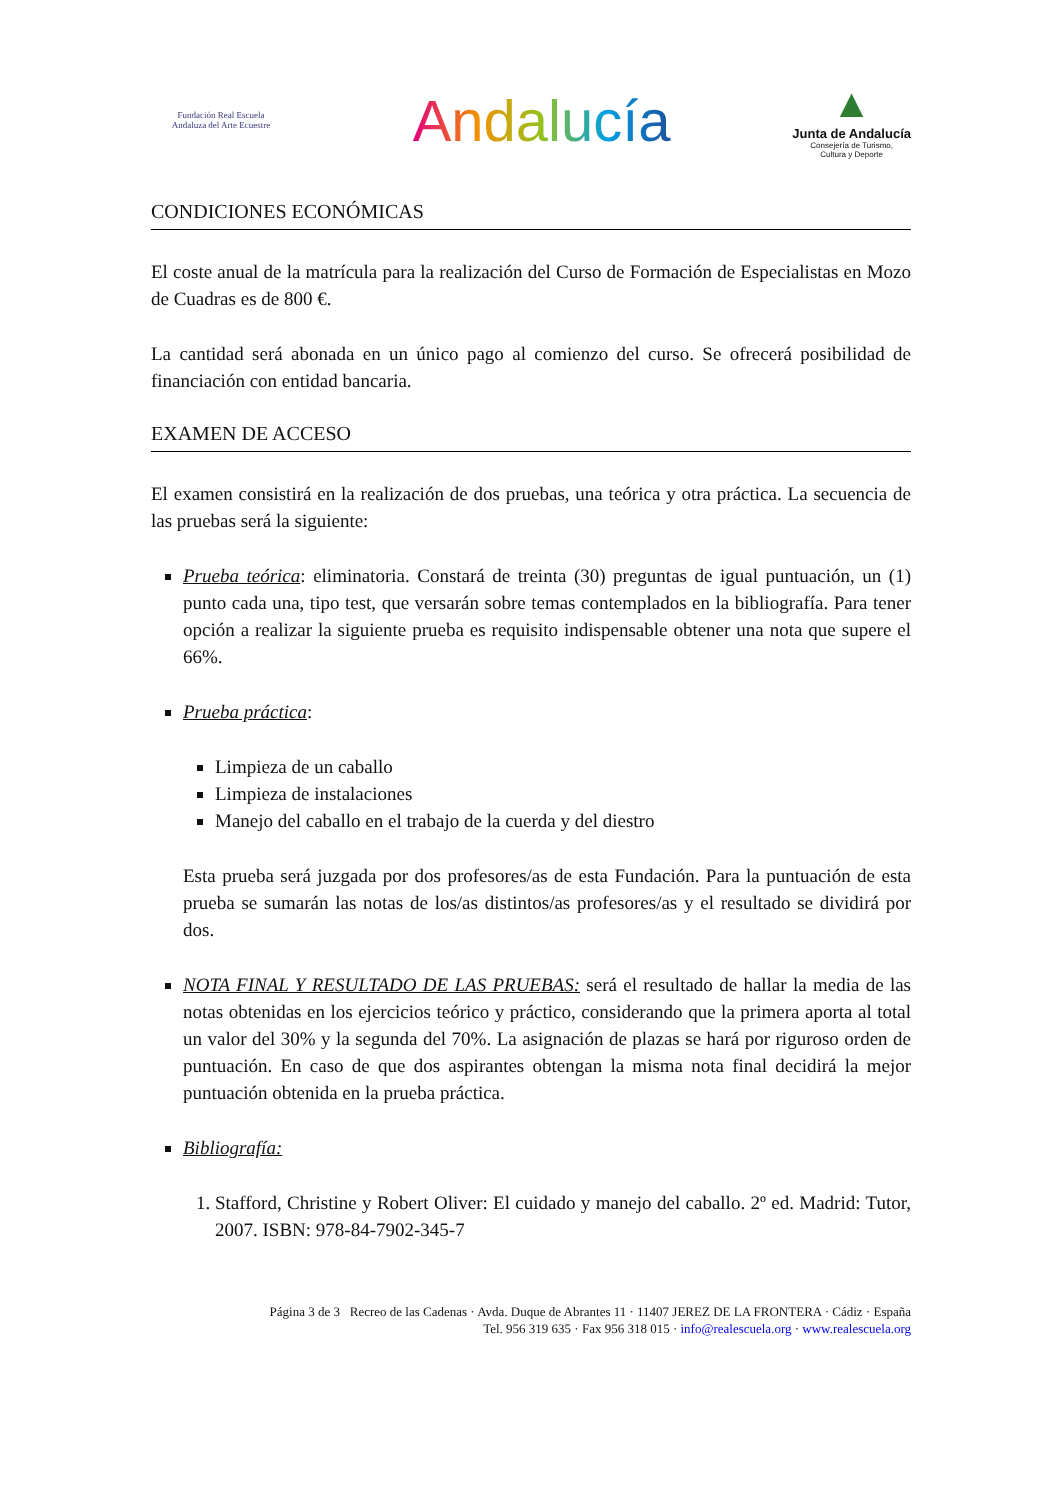Fundación Real Escuela
Andaluza del Arte Ecuestre
Andalucía
▲
Junta de Andalucía
Consejería de Turismo,
Cultura y Deporte
CONDICIONES ECONÓMICAS
El coste anual de la matrícula para la realización del Curso de Formación de Especialistas en Mozo de Cuadras es de 800 €.
La cantidad será abonada en un único pago al comienzo del curso. Se ofrecerá posibilidad de financiación con entidad bancaria.
EXAMEN DE ACCESO
El examen consistirá en la realización de dos pruebas, una teórica y otra práctica. La secuencia de las pruebas será la siguiente:
Prueba teórica: eliminatoria. Constará de treinta (30) preguntas de igual puntuación, un (1) punto cada una, tipo test, que versarán sobre temas contemplados en la bibliografía. Para tener opción a realizar la siguiente prueba es requisito indispensable obtener una nota que supere el 66%.
Prueba práctica:
Limpieza de un caballo
Limpieza de instalaciones
Manejo del caballo en el trabajo de la cuerda y del diestro
Esta prueba será juzgada por dos profesores/as de esta Fundación. Para la puntuación de esta prueba se sumarán las notas de los/as distintos/as profesores/as y el resultado se dividirá por dos.
NOTA FINAL Y RESULTADO DE LAS PRUEBAS: será el resultado de hallar la media de las notas obtenidas en los ejercicios teórico y práctico, considerando que la primera aporta al total un valor del 30% y la segunda del 70%. La asignación de plazas se hará por riguroso orden de puntuación. En caso de que dos aspirantes obtengan la misma nota final decidirá la mejor puntuación obtenida en la prueba práctica.
Bibliografía:
1. Stafford, Christine y Robert Oliver: El cuidado y manejo del caballo. 2º ed. Madrid: Tutor, 2007. ISBN: 978-84-7902-345-7
Página 3 de 3 Recreo de las Cadenas · Avda. Duque de Abrantes 11 · 11407 JEREZ DE LA FRONTERA · Cádiz · España
Tel. 956 319 635 · Fax 956 318 015 · info@realescuela.org · www.realescuela.org